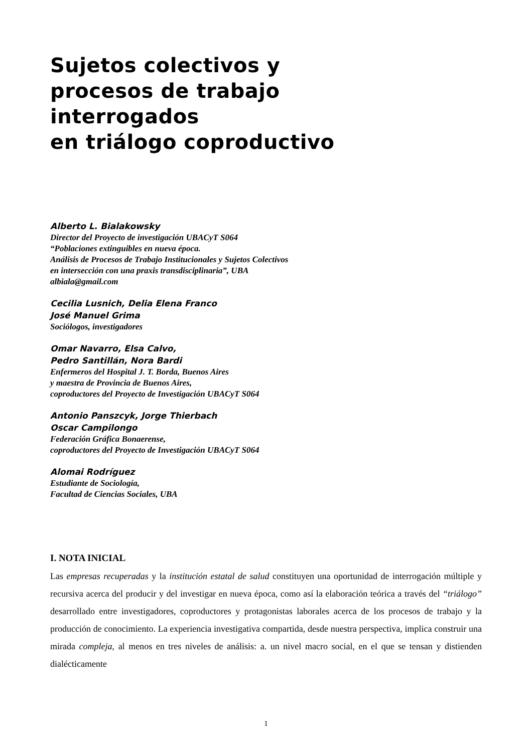Sujetos colectivos y
procesos de trabajo
interrogados
en triálogo coproductivo
Alberto L. Bialakowsky
Director del Proyecto de investigación UBACyT S064
“Poblaciones extinguibles en nueva época.
Análisis de Procesos de Trabajo Institucionales y Sujetos Colectivos
en intersección con una praxis transdisciplinaria”, UBA
albiala@gmail.com
Cecilia Lusnich, Delia Elena Franco
José Manuel Grima
Sociólogos, investigadores
Omar Navarro, Elsa Calvo,
Pedro Santillán, Nora Bardi
Enfermeros del Hospital J. T. Borda, Buenos Aires
y maestra de Provincia de Buenos Aires,
coproductores del Proyecto de Investigación UBACyT S064
Antonio Panszcyk, Jorge Thierbach
Oscar Campilongo
Federación Gráfica Bonaerense,
coproductores del Proyecto de Investigación UBACyT S064
Alomai Rodríguez
Estudiante de Sociología,
Facultad de Ciencias Sociales, UBA
I. NOTA INICIAL
Las empresas recuperadas y la institución estatal de salud constituyen una oportunidad de interrogación múltiple y recursiva acerca del producir y del investigar en nueva época, como así la elaboración teórica a través del “triálogo” desarrollado entre investigadores, coproductores y protagonistas laborales acerca de los procesos de trabajo y la producción de conocimiento. La experiencia investigativa compartida, desde nuestra perspectiva, implica construir una mirada compleja, al menos en tres niveles de análisis: a. un nivel macro social, en el que se tensan y distienden dialécticamente
1